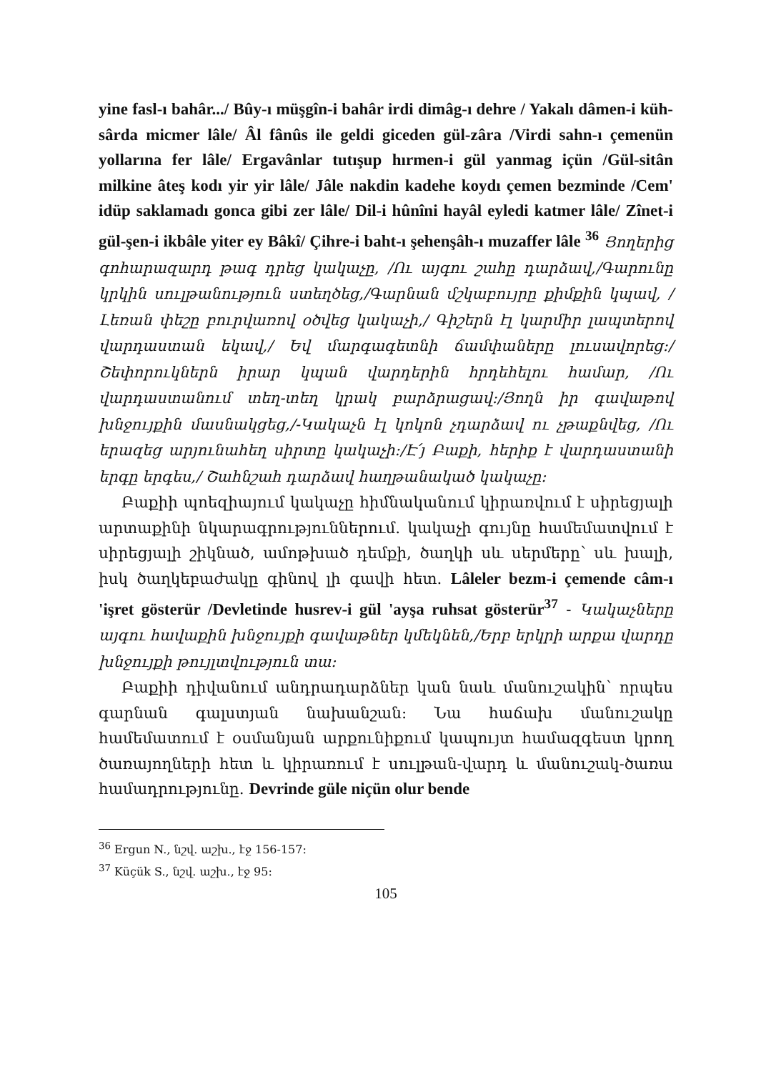yine fasl-ı bahâr.../ Bûy-ı müşgîn-i bahâr irdi dimâg-ı dehre / Yakalı dâmen-i küh-sârda micmer lâle/ Âl fânûs ile geldi giceden gül-zâra /Virdi sahn-ı çemenün yollarına fer lâle/ Ergavânlar tutışup hırmen-i gül yanmag içün /Gül-sitân milkine âteş kodı yir yir lâle/ Jâle nakdin kadehe koydı çemen bezminde /Cem' idüp saklamadı gonca gibi zer lâle/ Dil-i hûnîni hayâl eyledi katmer lâle/ Zînet-i gül-şen-i ikbâle yiter ey Bâkî/ Çihre-i baht-ı şehenşâh-ı muzaffer lâle <sup>36</sup> Յողերից գոհարազարդ թագ դրեց կակաչը, /Ու այգու շահը դարձավ,/Գարունը կրկին սուլթանություն ստեղծեց,/Գարնան մշկաբույրը քիմքին կպավ, /Լեռան փեշը բուրվառով օծվեց կակաչի,/ Գիշերն էլ կարմիր լապտերով վարդաստան եկավ,/ Եվ մարգագետնի ճամփաները լուսավորեց:/Շեփորուկներն իրար կպան վարդերին հրդեհելու համար, /Ու վարդաստանում տեղ-տեղ կրակ բարձրացավ:/Յողն իր գավաթով խնջույքին մասնակցեց,/-Կակաչն էլ կոկոն չդարձավ ու չթաքնվեց, /Ու երազեց արյունահեղ սիրտը կակաչի:/Է՛յ Բաքի, հերիք է վարդաստանի երգը երգես,/ Շահնշահ դարձավ հաղթանակած կակաչը:
Բաքիի պոեզիայում կակաչը հիմնականում կիրառվում է սիրեցյալի արտաքինի նկարագրություններում. կակաչի գույնը համեմատվում է սիրեցյալի շիկնած, ամոթխած դեմքի, ծաղկի սև սերմերը՝ սև խալի, իսկ ծաղկեբաժակը գինով լի գավի հետ. Lâleler bezm-i çemende câm-ı 'işret gösterür /Devletinde husrev-i gül 'ayşa ruhsat gösterür<sup>37</sup> - Կակաչները այգու հավաքին խնջույքի գավաթներ կմեկնեն,/Երբ երկրի արքա վարդը խնջույքի թույլտվություն տա:
Բաքիի դիվանում անդրադարձներ կան նաև մանուշակին՝ որպես գարնան գալստյան նախանշան: Նա հաճախ մանուշակը համեմատում է օսմանյան արքունիքում կապույտ համազգեստ կրող ծառայողների հետ և կիրառում է սուլթան-վարդ և մանուշակ-ծառա համադրությունը. Devrinde güle niçün olur bende
<sup>36</sup> Ergun N., նշվ. աշխ., էջ 156-157:
<sup>37</sup> Küçük S., նշվ. աշխ., էջ 95:
105